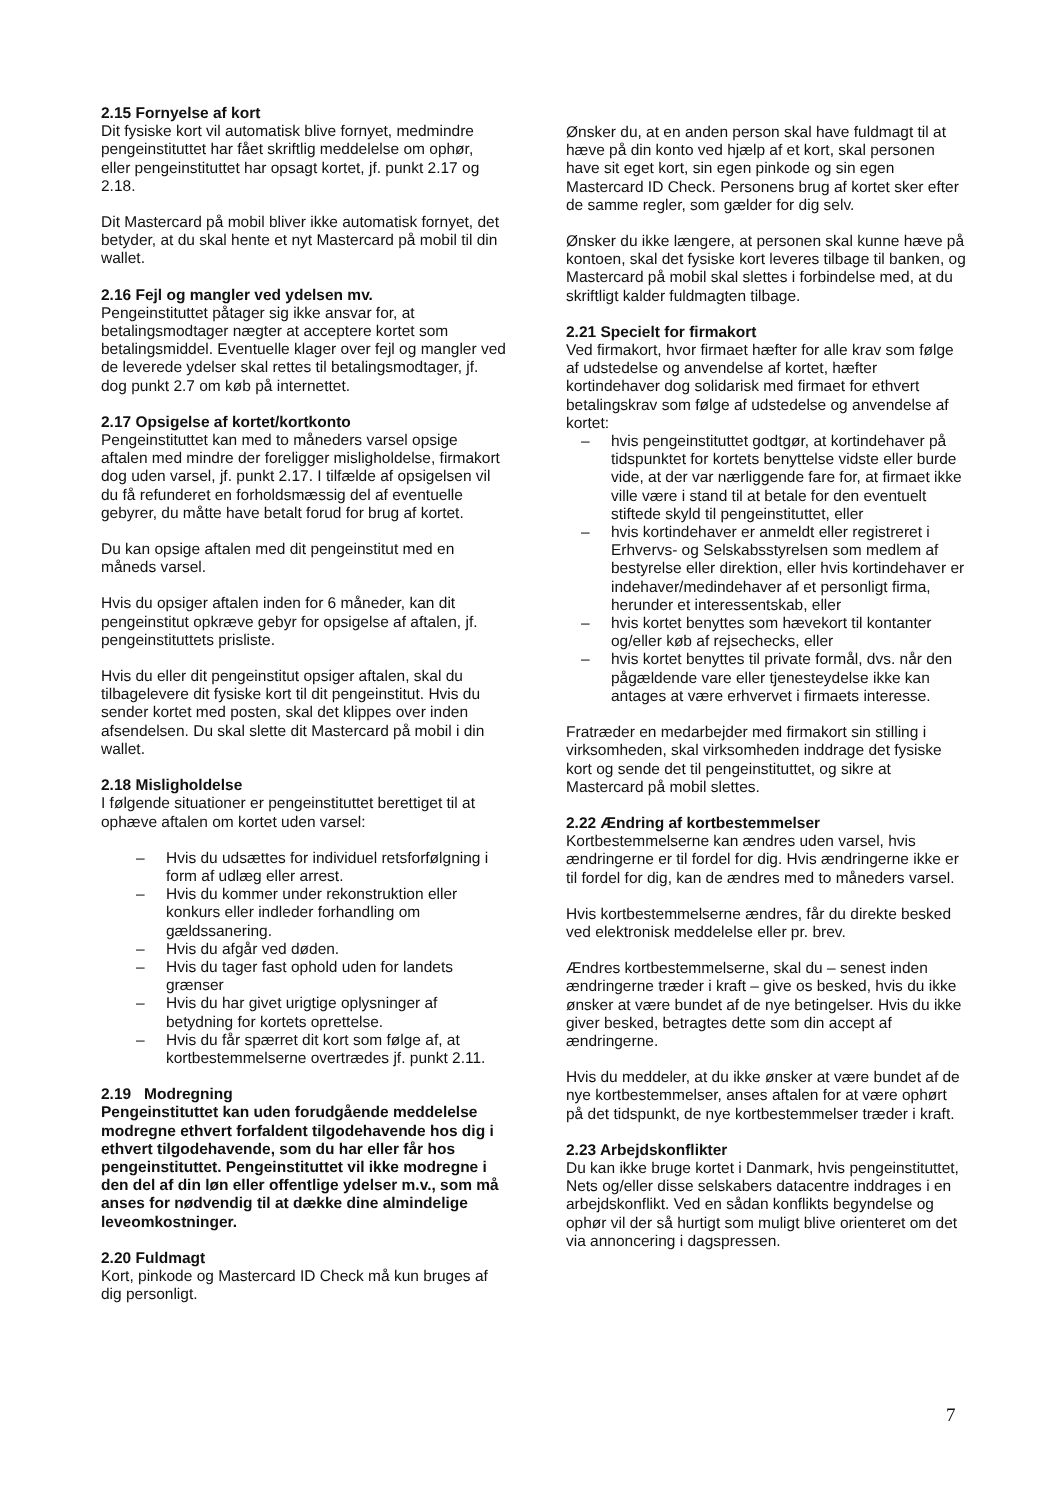2.15 Fornyelse af kort
Dit fysiske kort vil automatisk blive fornyet, medmindre pengeinstituttet har fået skriftlig meddelelse om ophør, eller pengeinstituttet har opsagt kortet, jf. punkt 2.17 og 2.18.
Dit Mastercard på mobil bliver ikke automatisk fornyet, det betyder, at du skal hente et nyt Mastercard på mobil til din wallet.
2.16 Fejl og mangler ved ydelsen mv.
Pengeinstituttet påtager sig ikke ansvar for, at betalingsmodtager nægter at acceptere kortet som betalingsmiddel. Eventuelle klager over fejl og mangler ved de leverede ydelser skal rettes til betalingsmodtager, jf. dog punkt 2.7 om køb på internettet.
2.17 Opsigelse af kortet/kortkonto
Pengeinstituttet kan med to måneders varsel opsige aftalen med mindre der foreligger misligholdelse, firmakort dog uden varsel, jf. punkt 2.17. I tilfælde af opsigelsen vil du få refunderet en forholdsmæssig del af eventuelle gebyrer, du måtte have betalt forud for brug af kortet.
Du kan opsige aftalen med dit pengeinstitut med en måneds varsel.
Hvis du opsiger aftalen inden for 6 måneder, kan dit pengeinstitut opkræve gebyr for opsigelse af aftalen, jf. pengeinstituttets prisliste.
Hvis du eller dit pengeinstitut opsiger aftalen, skal du tilbagelevere dit fysiske kort til dit pengeinstitut. Hvis du sender kortet med posten, skal det klippes over inden afsendelsen. Du skal slette dit Mastercard på mobil i din wallet.
2.18 Misligholdelse
I følgende situationer er pengeinstituttet berettiget til at ophæve aftalen om kortet uden varsel:
– Hvis du udsættes for individuel retsforfølgning i form af udlæg eller arrest.
– Hvis du kommer under rekonstruktion eller konkurs eller indleder forhandling om gældssanering.
– Hvis du afgår ved døden.
– Hvis du tager fast ophold uden for landets grænser
– Hvis du har givet urigtige oplysninger af betydning for kortets oprettelse.
– Hvis du får spærret dit kort som følge af, at kortbestemmelserne overtrædes jf. punkt 2.11.
2.19 Modregning
Pengeinstituttet kan uden forudgående meddelelse modregne ethvert forfaldent tilgodehavende hos dig i ethvert tilgodehavende, som du har eller får hos pengeinstituttet. Pengeinstituttet vil ikke modregne i den del af din løn eller offentlige ydelser m.v., som må anses for nødvendig til at dække dine almindelige leveomkostninger.
2.20 Fuldmagt
Kort, pinkode og Mastercard ID Check må kun bruges af dig personligt.
Ønsker du, at en anden person skal have fuldmagt til at hæve på din konto ved hjælp af et kort, skal personen have sit eget kort, sin egen pinkode og sin egen Mastercard ID Check. Personens brug af kortet sker efter de samme regler, som gælder for dig selv.
Ønsker du ikke længere, at personen skal kunne hæve på kontoen, skal det fysiske kort leveres tilbage til banken, og Mastercard på mobil skal slettes i forbindelse med, at du skriftligt kalder fuldmagten tilbage.
2.21 Specielt for firmakort
Ved firmakort, hvor firmaet hæfter for alle krav som følge af udstedelse og anvendelse af kortet, hæfter kortindehaver dog solidarisk med firmaet for ethvert betalingskrav som følge af udstedelse og anvendelse af kortet:
– hvis pengeinstituttet godtgør, at kortindehaver på tidspunktet for kortets benyttelse vidste eller burde vide, at der var nærliggende fare for, at firmaet ikke ville være i stand til at betale for den eventuelt stiftede skyld til pengeinstituttet, eller
– hvis kortindehaver er anmeldt eller registreret i Erhvervs- og Selskabsstyrelsen som medlem af bestyrelse eller direktion, eller hvis kortindehaver er indehaver/medindehaver af et personligt firma, herunder et interessentskab, eller
– hvis kortet benyttes som hævekort til kontanter og/eller køb af rejsechecks, eller
– hvis kortet benyttes til private formål, dvs. når den pågældende vare eller tjenesteydelse ikke kan antages at være erhvervet i firmaets interesse.
Fratræder en medarbejder med firmakort sin stilling i virksomheden, skal virksomheden inddrage det fysiske kort og sende det til pengeinstituttet, og sikre at Mastercard på mobil slettes.
2.22 Ændring af kortbestemmelser
Kortbestemmelserne kan ændres uden varsel, hvis ændringerne er til fordel for dig. Hvis ændringerne ikke er til fordel for dig, kan de ændres med to måneders varsel.
Hvis kortbestemmelserne ændres, får du direkte besked ved elektronisk meddelelse eller pr. brev.
Ændres kortbestemmelserne, skal du – senest inden ændringerne træder i kraft – give os besked, hvis du ikke ønsker at være bundet af de nye betingelser. Hvis du ikke giver besked, betragtes dette som din accept af ændringerne.
Hvis du meddeler, at du ikke ønsker at være bundet af de nye kortbestemmelser, anses aftalen for at være ophørt på det tidspunkt, de nye kortbestemmelser træder i kraft.
2.23 Arbejdskonflikter
Du kan ikke bruge kortet i Danmark, hvis pengeinstituttet, Nets og/eller disse selskabers datacentre inddrages i en arbejdskonflikt. Ved en sådan konflikts begyndelse og ophør vil der så hurtigt som muligt blive orienteret om det via annoncering i dagspressen.
7